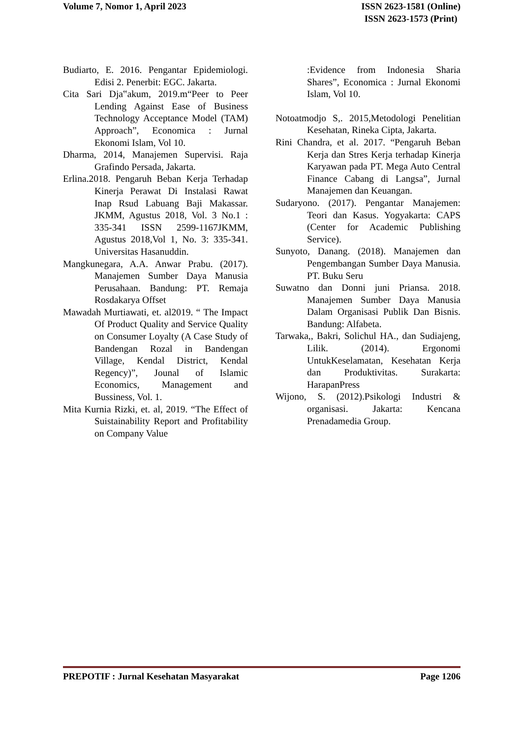Volume 7, Nomor 1, April 2023 ISSN 2623-1581 (Online)
ISSN 2623-1573 (Print)
Budiarto, E. 2016. Pengantar Epidemiologi. Edisi 2. Penerbit: EGC. Jakarta.
Cita Sari Dja‟akum, 2019.m“Peer to Peer Lending Against Ease of Business Technology Acceptance Model (TAM) Approach”, Economica : Jurnal Ekonomi Islam, Vol 10.
Dharma, 2014, Manajemen Supervisi. Raja Grafindo Persada, Jakarta.
Erlina.2018. Pengaruh Beban Kerja Terhadap Kinerja Perawat Di Instalasi Rawat Inap Rsud Labuang Baji Makassar. JKMM, Agustus 2018, Vol. 3 No.1 : 335-341 ISSN 2599-1167JKMM, Agustus 2018,Vol 1, No. 3: 335-341. Universitas Hasanuddin.
Mangkunegara, A.A. Anwar Prabu. (2017). Manajemen Sumber Daya Manusia Perusahaan. Bandung: PT. Remaja Rosdakarya Offset
Mawadah Murtiawati, et. al2019. “ The Impact Of Product Quality and Service Quality on Consumer Loyalty (A Case Study of Bandengan Rozal in Bandengan Village, Kendal District, Kendal Regency)”, Jounal of Islamic Economics, Management and Bussiness, Vol. 1.
Mita Kurnia Rizki, et. al, 2019. “The Effect of Suistainability Report and Profitability on Company Value
:Evidence from Indonesia Sharia Shares”, Economica : Jurnal Ekonomi Islam, Vol 10.
Notoatmodjo S,. 2015,Metodologi Penelitian Kesehatan, Rineka Cipta, Jakarta.
Rini Chandra, et al. 2017. “Pengaruh Beban Kerja dan Stres Kerja terhadap Kinerja Karyawan pada PT. Mega Auto Central Finance Cabang di Langsa”, Jurnal Manajemen dan Keuangan.
Sudaryono. (2017). Pengantar Manajemen: Teori dan Kasus. Yogyakarta: CAPS (Center for Academic Publishing Service).
Sunyoto, Danang. (2018). Manajemen dan Pengembangan Sumber Daya Manusia. PT. Buku Seru
Suwatno dan Donni juni Priansa. 2018. Manajemen Sumber Daya Manusia Dalam Organisasi Publik Dan Bisnis. Bandung: Alfabeta.
Tarwaka,, Bakri, Solichul HA., dan Sudiajeng, Lilik. (2014). Ergonomi UntukKeselamatan, Kesehatan Kerja dan Produktivitas. Surakarta: HarapanPress
Wijono, S. (2012).Psikologi Industri & organisasi. Jakarta: Kencana Prenadamedia Group.
PREPOTIF : Jurnal Kesehatan Masyarakat
Page 1206